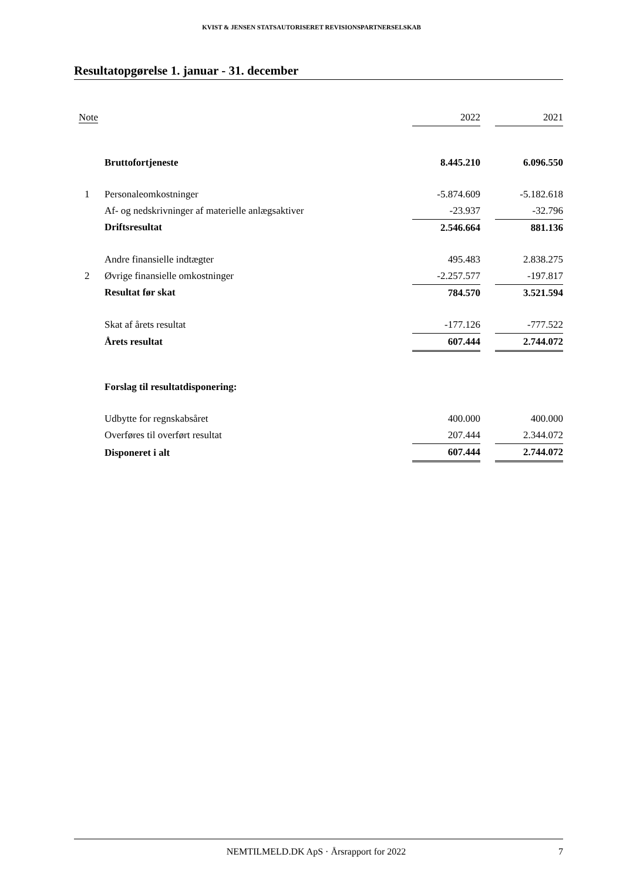KVIST & JENSEN STATSAUTORISERET REVISIONSPARTNERSELSKAB
Resultatopgørelse 1. januar - 31. december
| Note | | 2022 | | 2021 |
| --- | --- | --- | --- | --- |
| | Bruttofortjeneste | 8.445.210 | | 6.096.550 |
| 1 | Personaleomkostninger | -5.874.609 | | -5.182.618 |
| | Af- og nedskrivninger af materielle anlægsaktiver | -23.937 | | -32.796 |
| | Driftsresultat | 2.546.664 | | 881.136 |
| | Andre finansielle indtægter | 495.483 | | 2.838.275 |
| 2 | Øvrige finansielle omkostninger | -2.257.577 | | -197.817 |
| | Resultat før skat | 784.570 | | 3.521.594 |
| | Skat af årets resultat | -177.126 | | -777.522 |
| | Årets resultat | 607.444 | | 2.744.072 |
| | Forslag til resultatdisponering: | | | |
| | Udbytte for regnskabsåret | 400.000 | | 400.000 |
| | Overføres til overført resultat | 207.444 | | 2.344.072 |
| | Disponeret i alt | 607.444 | | 2.744.072 |
NEMTILMELD.DK ApS · Årsrapport for 2022 7